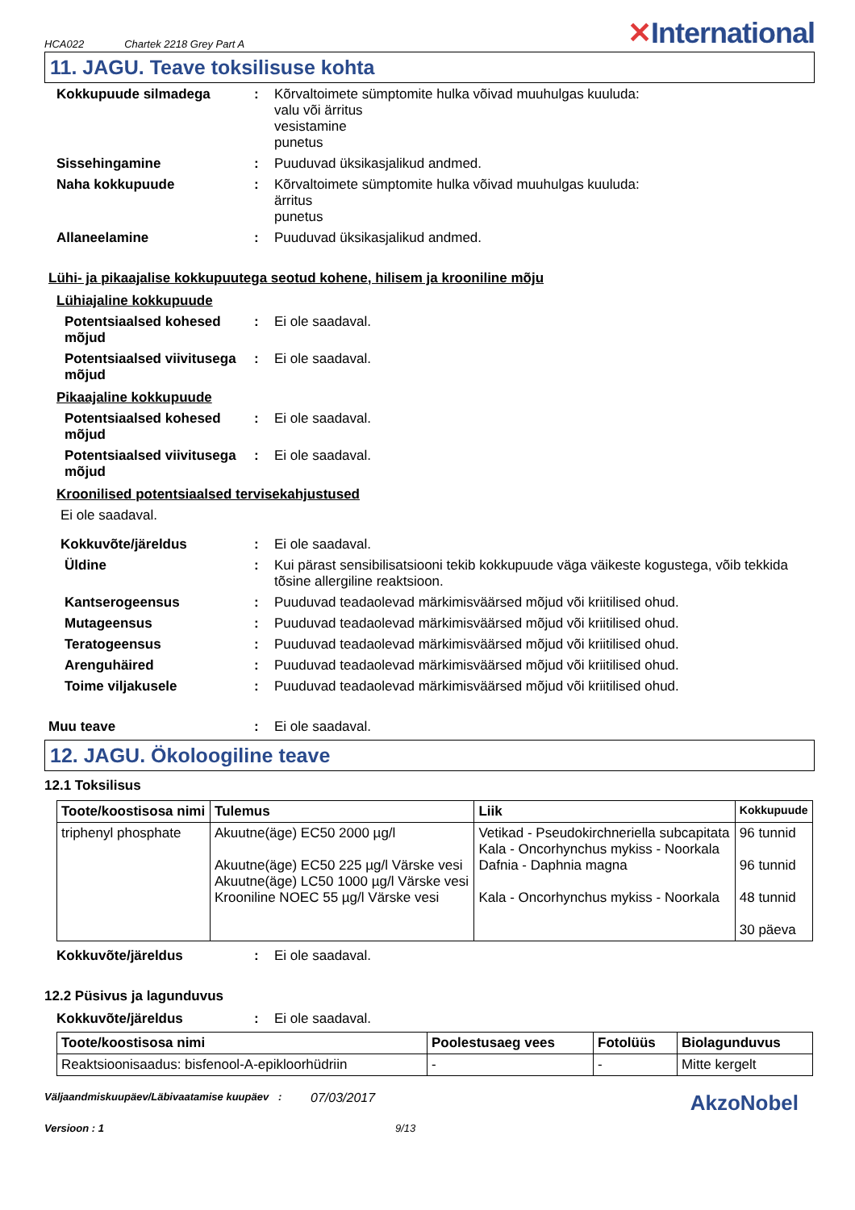HCA022 Chartek 2218 Grey Part A ✕International
11. JAGU. Teave toksilisuse kohta
Kokkupuude silmadega : Kõrvaltoimete sümptomite hulka võivad muuhulgas kuuluda:
valu või ärritus
vesistamine
punetus
Sissehingamine : Puuduvad üksikasjalikud andmed.
Naha kokkupuude : Kõrvaltoimete sümptomite hulka võivad muuhulgas kuuluda:
ärritus
punetus
Allaneelamine : Puuduvad üksikasjalikud andmed.
Lühi- ja pikaajalise kokkupuutega seotud kohene, hilisem ja krooniline mõju
Lühiajaline kokkupuude
Potentsiaalsed kohesed mõjud
: Ei ole saadaval.
Potentsiaalsed viivitusega mõjud
: Ei ole saadaval.
Pikaajaline kokkupuude
Potentsiaalsed kohesed mõjud
: Ei ole saadaval.
Potentsiaalsed viivitusega mõjud
: Ei ole saadaval.
Kroonilised potentsiaalsed tervisekahjustused
Ei ole saadaval.
Kokkuvõte/järeldus : Ei ole saadaval.
Üldine : Kui pärast sensibilisatsiooni tekib kokkupuude väga väikeste kogustega, võib tekkida tõsine allergiline reaktsioon.
Kantserogeensus : Puuduvad teadaolevad märkimisväärsed mõjud või kriitilised ohud.
Mutageensus : Puuduvad teadaolevad märkimisväärsed mõjud või kriitilised ohud.
Teratogeensus : Puuduvad teadaolevad märkimisväärsed mõjud või kriitilised ohud.
Arenguhäired : Puuduvad teadaolevad märkimisväärsed mõjud või kriitilised ohud.
Toime viljakusele : Puuduvad teadaolevad märkimisväärsed mõjud või kriitilised ohud.
Muu teave : Ei ole saadaval.
12. JAGU. Ökoloogiline teave
12.1 Toksilisus
| Toote/koostisosa nimi | Tulemus | Liik | Kokkupuude |
| --- | --- | --- | --- |
| triphenyl phosphate | Akuutne(äge) EC50 2000 µg/l Akuutne(äge) EC50 225 µg/l Värske vesi Akuutne(äge) LC50 1000 µg/l Värske vesi Krooniline NOEC 55 µg/l Värske vesi | Vetikad - Pseudokirchneriella subcapitata Kala - Oncorhynchus mykiss - Noorkala Dafnia - Daphnia magna Kala - Oncorhynchus mykiss - Noorkala | 96 tunnid 96 tunnid 48 tunnid 30 päeva |
Kokkuvõte/järeldus : Ei ole saadaval.
12.2 Püsivus ja lagunduvus
Kokkuvõte/järeldus : Ei ole saadaval.
| Toote/koostisosa nimi | Poolestusaeg vees | Fotolüüs | Biolagunduvus |
| --- | --- | --- | --- |
| Reaktsioonisaadus: bisfenool-A-epikloorhüdriin | - | - | Mitte kergelt |
Väljaandmiskuupäev/Läbivaatamise kuupäev
:
07/03/2017
AkzoNobel
Versioon : 1 9/13